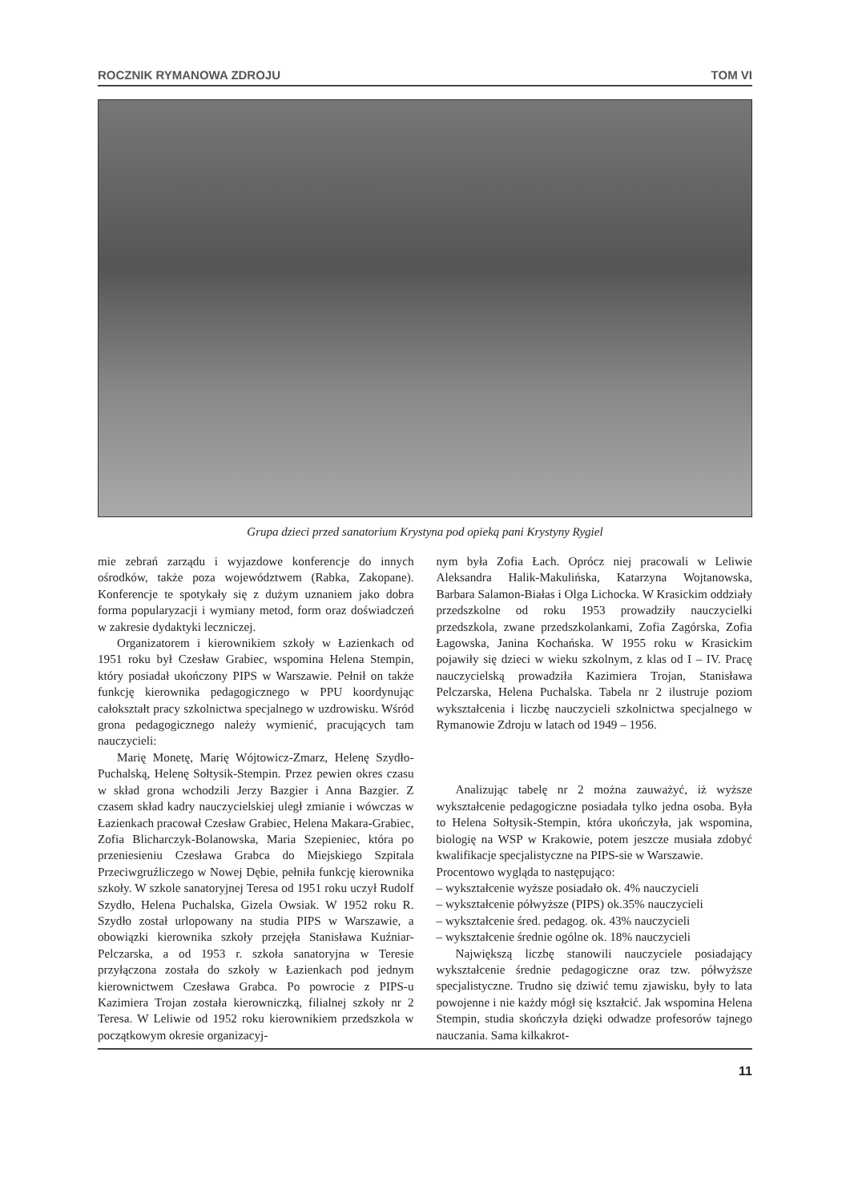ROCZNIK RYMANOWA ZDROJU TOM VI
Grupa dzieci przed sanatorium Krystyna pod opieką pani Krystyny Rygiel
mie zebrań zarządu i wyjazdowe konferencje do innych ośrodków, także poza województwem (Rabka, Zakopane). Konferencje te spotykały się z dużym uznaniem jako dobra forma popularyzacji i wymiany metod, form oraz doświadczeń w zakresie dydaktyki leczniczej.
Organizatorem i kierownikiem szkoły w Łazienkach od 1951 roku był Czesław Grabiec, wspomina Helena Stempin, który posiadał ukończony PIPS w Warszawie. Pełnił on także funkcję kierownika pedagogicznego w PPU koordynując całokształt pracy szkolnictwa specjalnego w uzdrowisku. Wśród grona pedagogicznego należy wymienić, pracujących tam nauczycieli:
Marię Monetę, Marię Wójtowicz-Zmarz, Helenę Szydło-Puchalską, Helenę Sołtysik-Stempin. Przez pewien okres czasu w skład grona wchodzili Jerzy Bazgier i Anna Bazgier. Z czasem skład kadry nauczycielskiej uległ zmianie i wówczas w Łazienkach pracował Czesław Grabiec, Helena Makara-Grabiec, Zofia Blicharczyk-Bolanowska, Maria Szepieniec, która po przeniesieniu Czesława Grabca do Miejskiego Szpitala Przeciwgruźliczego w Nowej Dębie, pełniła funkcję kierownika szkoły. W szkole sanatoryjnej Teresa od 1951 roku uczył Rudolf Szydło, Helena Puchalska, Gizela Owsiak. W 1952 roku R. Szydło został urlopowany na studia PIPS w Warszawie, a obowiązki kierownika szkoły przejęła Stanisława Kuźniar-Pelczarska, a od 1953 r. szkoła sanatoryjna w Teresie przyłączona została do szkoły w Łazienkach pod jednym kierownictwem Czesława Grabca. Po powrocie z PIPS-u Kazimiera Trojan została kierowniczką, filialnej szkoły nr 2 Teresa. W Leliwie od 1952 roku kierownikiem przedszkola w początkowym okresie organizacyj-
nym była Zofia Łach. Oprócz niej pracowali w Leliwie Aleksandra Halik-Makulińska, Katarzyna Wojtanowska, Barbara Salamon-Białas i Olga Lichocka. W Krasickim oddziały przedszkolne od roku 1953 prowadziły nauczycielki przedszkola, zwane przedszkolankami, Zofia Zagórska, Zofia Łagowska, Janina Kochańska. W 1955 roku w Krasickim pojawiły się dzieci w wieku szkolnym, z klas od I – IV. Pracę nauczycielską prowadziła Kazimiera Trojan, Stanisława Pelczarska, Helena Puchalska. Tabela nr 2 ilustruje poziom wykształcenia i liczbę nauczycieli szkolnictwa specjalnego w Rymanowie Zdroju w latach od 1949 – 1956.
Analizując tabelę nr 2 można zauważyć, iż wyższe wykształcenie pedagogiczne posiadała tylko jedna osoba. Była to Helena Sołtysik-Stempin, która ukończyła, jak wspomina, biologię na WSP w Krakowie, potem jeszcze musiała zdobyć kwalifikacje specjalistyczne na PIPS-sie w Warszawie.
Procentowo wygląda to następująco:
– wykształcenie wyższe posiadało ok. 4% nauczycieli
– wykształcenie półwyższe (PIPS) ok.35% nauczycieli
– wykształcenie śred. pedagog. ok. 43% nauczycieli
– wykształcenie średnie ogólne ok. 18% nauczycieli
Największą liczbę stanowili nauczyciele posiadający wykształcenie średnie pedagogiczne oraz tzw. półwyższe specjalistyczne. Trudno się dziwić temu zjawisku, były to lata powojenne i nie każdy mógł się kształcić. Jak wspomina Helena Stempin, studia skończyła dzięki odwadze profesorów tajnego nauczania. Sama kilkakrot-
11